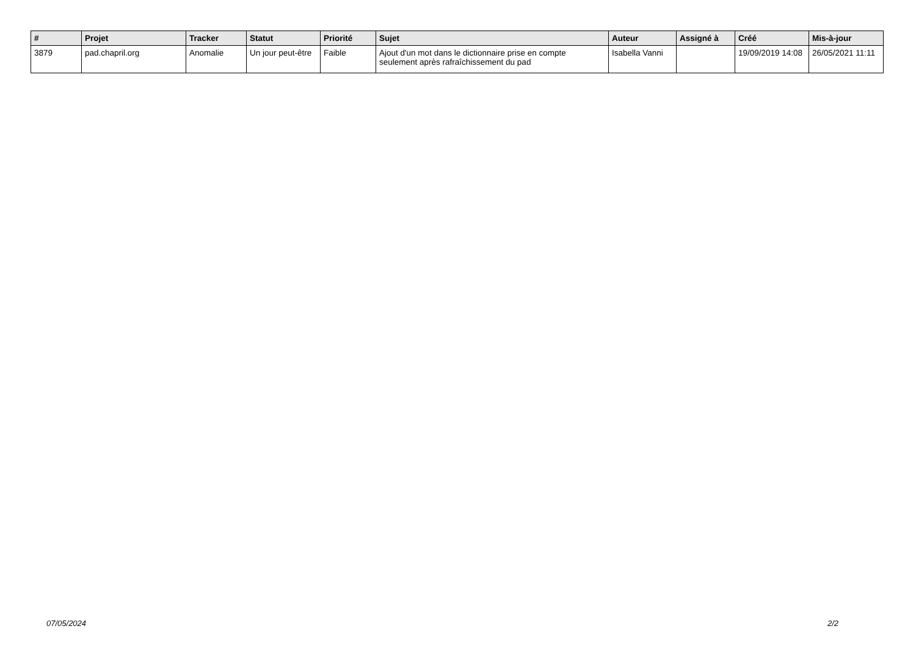| # | Projet | Tracker | Statut | Priorité | Sujet | Auteur | Assigné à | Créé | Mis-à-jour |
| --- | --- | --- | --- | --- | --- | --- | --- | --- | --- |
| 3879 | pad.chapril.org | Anomalie | Un jour peut-être | Faible | Ajout d'un mot dans le dictionnaire prise en compte seulement après rafraîchissement du pad | Isabella Vanni | | 19/09/2019 14:08 | 26/05/2021 11:11 |
07/05/2024 2/2